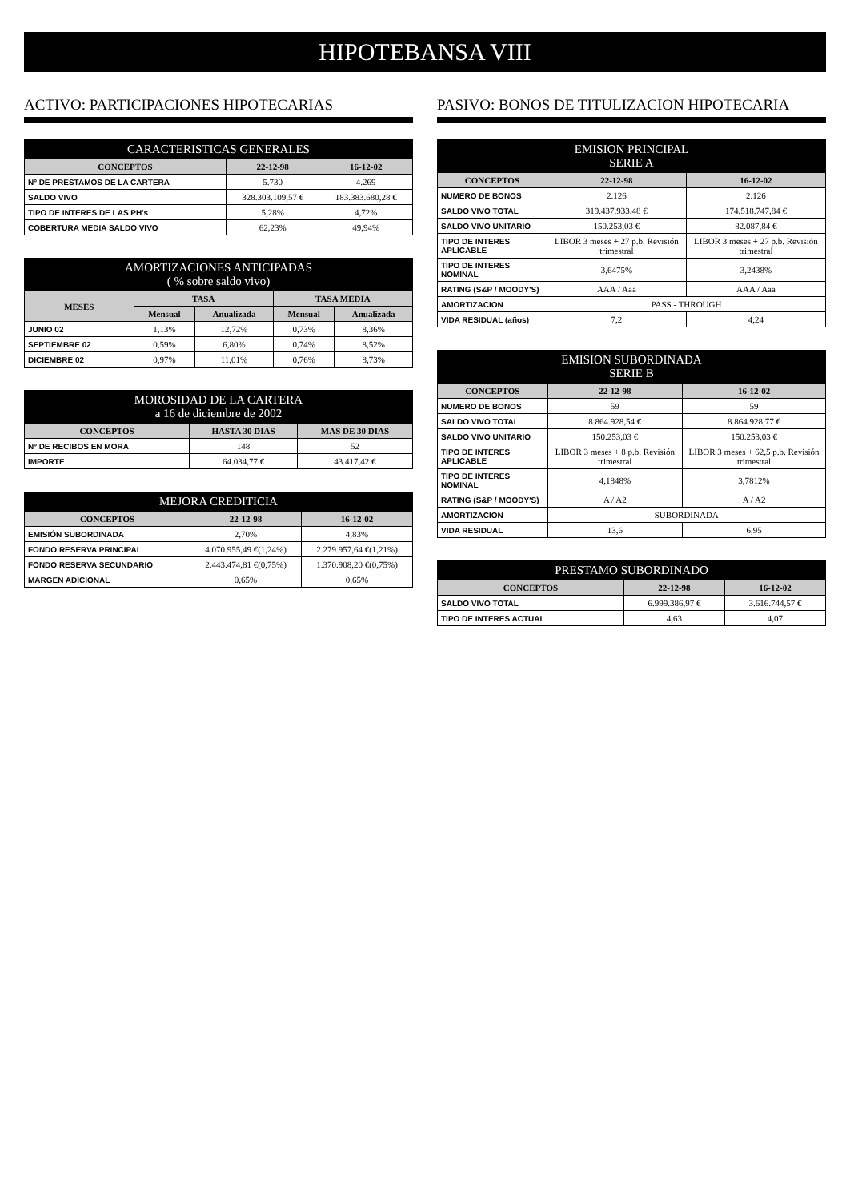HIPOTEBANSA VIII
ACTIVO: PARTICIPACIONES HIPOTECARIAS
| CARACTERISTICAS GENERALES | | |
| --- | --- | --- |
| CONCEPTOS | 22-12-98 | 16-12-02 |
| Nº DE PRESTAMOS DE LA CARTERA | 5.730 | 4.269 |
| SALDO VIVO | 328.303.109,57 € | 183.383.680,28 € |
| TIPO DE INTERES DE LAS PH's | 5,28% | 4,72% |
| COBERTURA MEDIA SALDO VIVO | 62,23% | 49,94% |
| AMORTIZACIONES ANTICIPADAS ( % sobre saldo vivo) | | | | |
| --- | --- | --- | --- | --- |
| MESES | TASA | | TASA MEDIA | |
| | Mensual | Anualizada | Mensual | Anualizada |
| JUNIO 02 | 1,13% | 12,72% | 0,73% | 8,36% |
| SEPTIEMBRE 02 | 0,59% | 6,80% | 0,74% | 8,52% |
| DICIEMBRE 02 | 0,97% | 11,01% | 0,76% | 8,73% |
| MOROSIDAD DE LA CARTERA a 16 de diciembre de 2002 | | |
| --- | --- | --- |
| CONCEPTOS | HASTA 30 DIAS | MAS DE 30 DIAS |
| Nº DE RECIBOS EN MORA | 148 | 52 |
| IMPORTE | 64.034,77 € | 43.417,42 € |
| MEJORA CREDITICIA | | |
| --- | --- | --- |
| CONCEPTOS | 22-12-98 | 16-12-02 |
| EMISIÓN SUBORDINADA | 2,70% | 4,83% |
| FONDO RESERVA PRINCIPAL | 4.070.955,49 €(1,24%) | 2.279.957,64 €(1,21%) |
| FONDO RESERVA SECUNDARIO | 2.443.474,81 €(0,75%) | 1.370.908,20 €(0,75%) |
| MARGEN ADICIONAL | 0,65% | 0,65% |
PASIVO: BONOS DE TITULIZACION HIPOTECARIA
| EMISION PRINCIPAL SERIE A | | |
| --- | --- | --- |
| CONCEPTOS | 22-12-98 | 16-12-02 |
| NUMERO DE BONOS | 2.126 | 2.126 |
| SALDO VIVO TOTAL | 319.437.933,48 € | 174.518.747,84 € |
| SALDO VIVO UNITARIO | 150.253,03 € | 82.087,84 € |
| TIPO DE INTERES APLICABLE | LIBOR 3 meses + 27 p.b. Revisión trimestral | LIBOR 3 meses + 27 p.b. Revisión trimestral |
| TIPO DE INTERES NOMINAL | 3,6475% | 3,2438% |
| RATING (S&P / MOODY'S) | AAA / Aaa | AAA / Aaa |
| AMORTIZACION | PASS - THROUGH | |
| VIDA RESIDUAL (años) | 7,2 | 4,24 |
| EMISION SUBORDINADA SERIE B | | |
| --- | --- | --- |
| CONCEPTOS | 22-12-98 | 16-12-02 |
| NUMERO DE BONOS | 59 | 59 |
| SALDO VIVO TOTAL | 8.864.928,54 € | 8.864.928,77 € |
| SALDO VIVO UNITARIO | 150.253,03 € | 150.253,03 € |
| TIPO DE INTERES APLICABLE | LIBOR 3 meses + 8 p.b. Revisión trimestral | LIBOR 3 meses + 62,5 p.b. Revisión trimestral |
| TIPO DE INTERES NOMINAL | 4,1848% | 3,7812% |
| RATING (S&P / MOODY'S) | A / A2 | A / A2 |
| AMORTIZACION | SUBORDINADA | |
| VIDA RESIDUAL | 13,6 | 6,95 |
| PRESTAMO SUBORDINADO | | |
| --- | --- | --- |
| CONCEPTOS | 22-12-98 | 16-12-02 |
| SALDO VIVO TOTAL | 6.999.386,97 € | 3.616.744,57 € |
| TIPO DE INTERES ACTUAL | 4,63 | 4,07 |